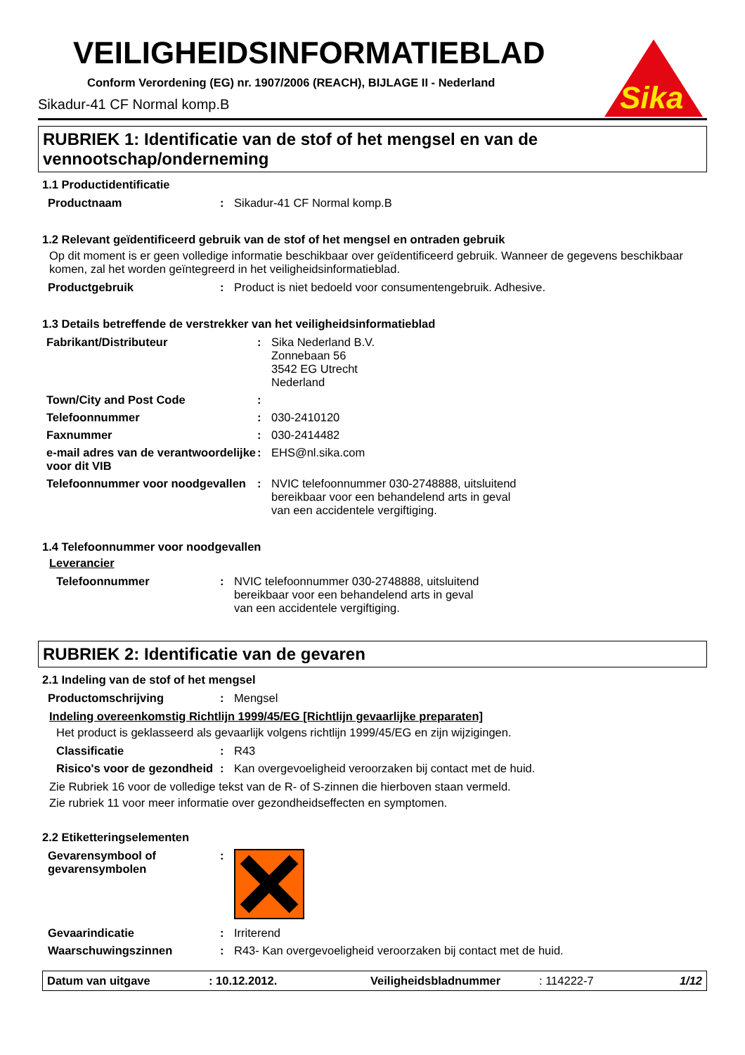VEILIGHEIDSINFORMATIEBLAD
Conform Verordening (EG) nr. 1907/2006 (REACH), BIJLAGE II - Nederland
Sikadur-41 CF Normal komp.B
Sika
RUBRIEK 1: Identificatie van de stof of het mengsel en van de vennootschap/onderneming
1.1 Productidentificatie
| Productnaam | : | Sikadur-41 CF Normal komp.B |
1.2 Relevant geïdentificeerd gebruik van de stof of het mengsel en ontraden gebruik
Op dit moment is er geen volledige informatie beschikbaar over geïdentificeerd gebruik. Wanneer de gegevens beschikbaar komen, zal het worden geïntegreerd in het veiligheidsinformatieblad.
| Productgebruik | : | Product is niet bedoeld voor consumentengebruik. Adhesive. |
1.3 Details betreffende de verstrekker van het veiligheidsinformatieblad
| Fabrikant/Distributeur | : | Sika Nederland B.V. Zonnebaan 56 3542 EG Utrecht Nederland |
| Town/City and Post Code | : | |
| Telefoonnummer | : | 030-2410120 |
| Faxnummer | : | 030-2414482 |
| e-mail adres van de verantwoordelijke voor dit VIB | : | EHS@nl.sika.com |
| Telefoonnummer voor noodgevallen | : | NVIC telefoonnummer 030-2748888, uitsluitend bereikbaar voor een behandelend arts in geval van een accidentele vergiftiging. |
1.4 Telefoonnummer voor noodgevallen
Leverancier
| Telefoonnummer | : | NVIC telefoonnummer 030-2748888, uitsluitend bereikbaar voor een behandelend arts in geval van een accidentele vergiftiging. |
RUBRIEK 2: Identificatie van de gevaren
2.1 Indeling van de stof of het mengsel
| Productomschrijving | : | Mengsel |
Indeling overeenkomstig Richtlijn 1999/45/EG [Richtlijn gevaarlijke preparaten]
Het product is geklasseerd als gevaarlijk volgens richtlijn 1999/45/EG en zijn wijzigingen.
| Classificatie | : | R43 |
| Risico's voor de gezondheid | : | Kan overgevoeligheid veroorzaken bij contact met de huid. |
Zie Rubriek 16 voor de volledige tekst van de R- of S-zinnen die hierboven staan vermeld.
Zie rubriek 11 voor meer informatie over gezondheidseffecten en symptomen.
2.2 Etiketteringselementen
| Gevarensymbool of gevarensymbolen | : | |
| Gevaarindicatie | : | Irriterend |
| Waarschuwingszinnen | : | R43- Kan overgevoeligheid veroorzaken bij contact met de huid. |
Datum van uitgave: 10.12.2012. Veiligheidsbladnummer: 114222-7 1/12